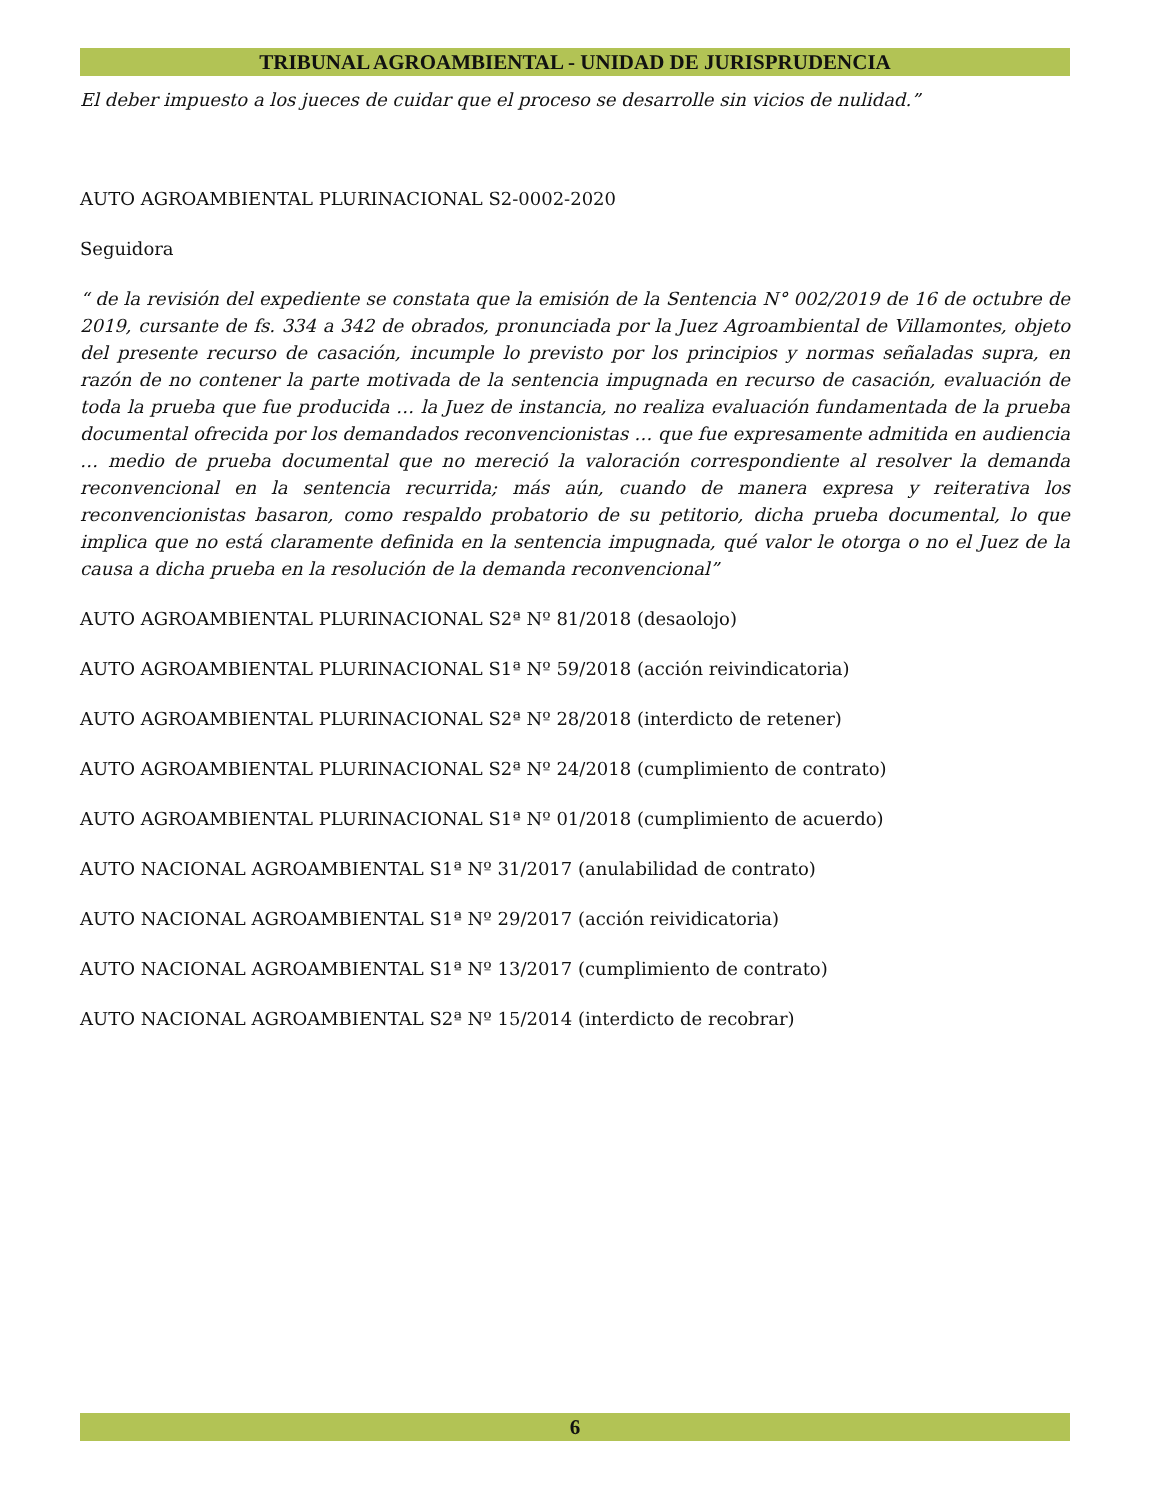TRIBUNAL AGROAMBIENTAL - UNIDAD DE JURISPRUDENCIA
El deber impuesto a los jueces de cuidar que el proceso se desarrolle sin vicios de nulidad.”
AUTO AGROAMBIENTAL PLURINACIONAL S2-0002-2020
Seguidora
“ de la revisión del expediente se constata que la emisión de la Sentencia N° 002/2019 de 16 de octubre de 2019, cursante de fs. 334 a 342 de obrados, pronunciada por la Juez Agroambiental de Villamontes, objeto del presente recurso de casación, incumple lo previsto por los principios y normas señaladas supra, en razón de no contener la parte motivada de la sentencia impugnada en recurso de casación, evaluación de toda la prueba que fue producida … la Juez de instancia, no realiza evaluación fundamentada de la prueba documental ofrecida por los demandados reconvencionistas … que fue expresamente admitida en audiencia … medio de prueba documental que no mereció la valoración correspondiente al resolver la demanda reconvencional en la sentencia recurrida; más aún, cuando de manera expresa y reiterativa los reconvencionistas basaron, como respaldo probatorio de su petitorio, dicha prueba documental, lo que implica que no está claramente definida en la sentencia impugnada, qué valor le otorga o no el Juez de la causa a dicha prueba en la resolución de la demanda reconvencional”
AUTO AGROAMBIENTAL PLURINACIONAL S2ª Nº 81/2018 (desaolojo)
AUTO AGROAMBIENTAL PLURINACIONAL S1ª Nº 59/2018 (acción reivindicatoria)
AUTO AGROAMBIENTAL PLURINACIONAL S2ª Nº 28/2018 (interdicto de retener)
AUTO AGROAMBIENTAL PLURINACIONAL S2ª Nº 24/2018 (cumplimiento de contrato)
AUTO AGROAMBIENTAL PLURINACIONAL S1ª Nº 01/2018 (cumplimiento de acuerdo)
AUTO NACIONAL AGROAMBIENTAL S1ª Nº 31/2017 (anulabilidad de contrato)
AUTO NACIONAL AGROAMBIENTAL S1ª Nº 29/2017 (acción reividicatoria)
AUTO NACIONAL AGROAMBIENTAL S1ª Nº 13/2017 (cumplimiento de contrato)
AUTO NACIONAL AGROAMBIENTAL S2ª Nº 15/2014 (interdicto de recobrar)
6